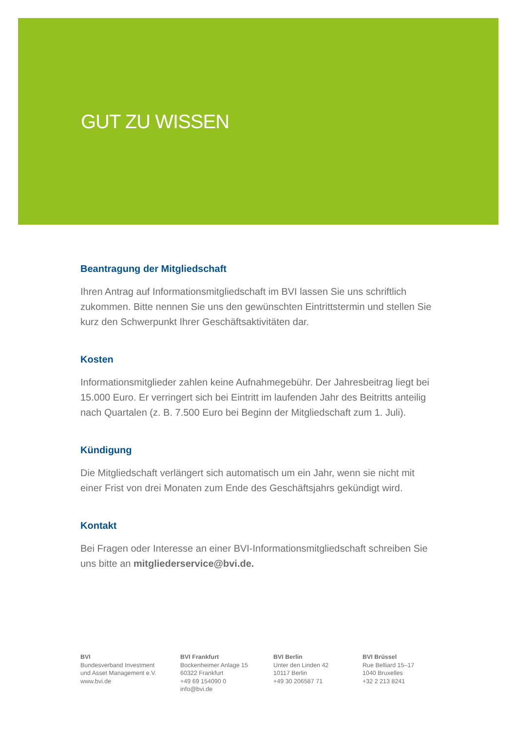GUT ZU WISSEN
Beantragung der Mitgliedschaft
Ihren Antrag auf Informationsmitgliedschaft im BVI lassen Sie uns schriftlich zukommen. Bitte nennen Sie uns den gewünschten Eintrittstermin und stellen Sie kurz den Schwerpunkt Ihrer Geschäftsaktivitäten dar.
Kosten
Informationsmitglieder zahlen keine Aufnahmegebühr. Der Jahresbeitrag liegt bei 15.000 Euro. Er verringert sich bei Eintritt im laufenden Jahr des Beitritts anteilig nach Quartalen (z. B. 7.500 Euro bei Beginn der Mitgliedschaft zum 1. Juli).
Kündigung
Die Mitgliedschaft verlängert sich automatisch um ein Jahr, wenn sie nicht mit einer Frist von drei Monaten zum Ende des Geschäftsjahrs gekündigt wird.
Kontakt
Bei Fragen oder Interesse an einer BVI-Informationsmitgliedschaft schreiben Sie uns bitte an mitgliederservice@bvi.de.
BVI
Bundesverband Investment
und Asset Management e.V.
www.bvi.de
BVI Frankfurt
Bockenheimer Anlage 15
60322 Frankfurt
+49 69 154090 0
info@bvi.de
BVI Berlin
Unter den Linden 42
10117 Berlin
+49 30 206587 71
BVI Brüssel
Rue Belliard 15–17
1040 Bruxelles
+32 2 213 8241